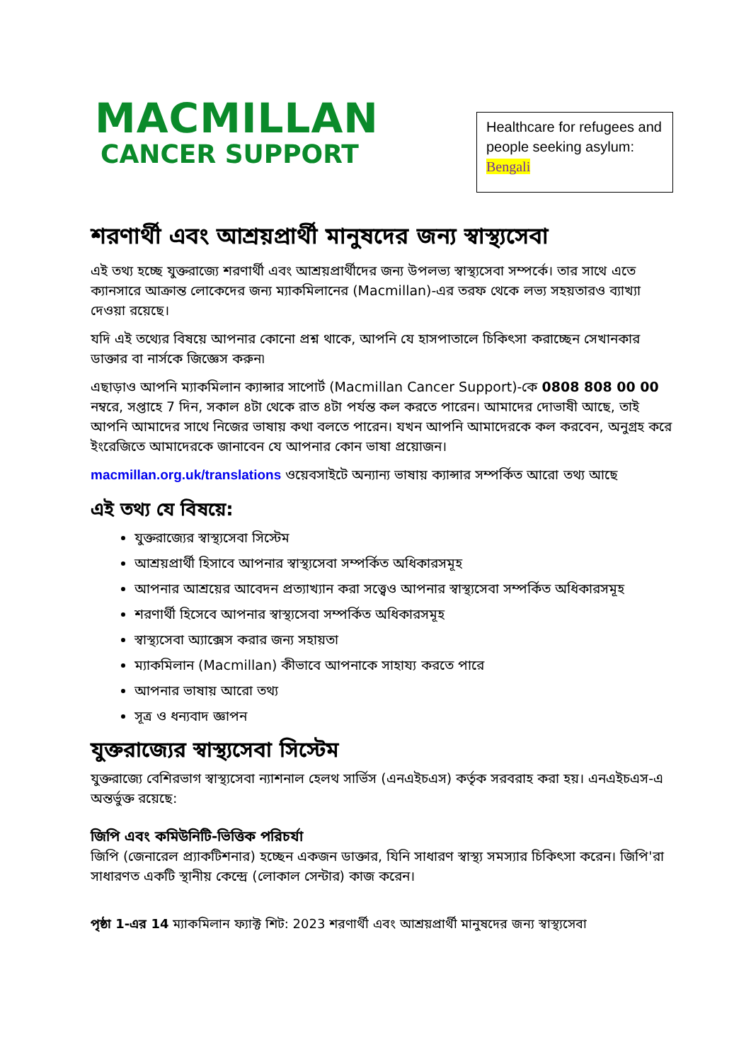MACMILLAN
CANCER SUPPORT
Healthcare for refugees and people seeking asylum: Bengali
শরণার্থী এবং আশ্রয়প্রার্থী মানুষদের জন্য স্বাস্থ্যসেবা
এই তথ্য হচ্ছে যুক্তরাজ্যে শরণার্থী এবং আশ্রয়প্রার্থীদের জন্য উপলভ্য স্বাস্থ্যসেবা সম্পর্কে। তার সাথে এতে ক্যানসারে আক্রান্ত লোকেদের জন্য ম্যাকমিলানের (Macmillan)-এর তরফ থেকে লভ্য সহয়তারও ব্যাখ্যা দেওয়া রয়েছে।
যদি এই তথ্যের বিষয়ে আপনার কোনো প্রশ্ন থাকে, আপনি যে হাসপাতালে চিকিৎসা করাচ্ছেন সেখানকার ডাক্তার বা নার্সকে জিজ্ঞেস করুন৷
এছাড়াও আপনি ম্যাকমিলান ক্যান্সার সাপোর্ট (Macmillan Cancer Support)-কে 0808 808 00 00 নম্বরে, সপ্তাহে 7 দিন, সকাল ৪টা থেকে রাত ৪টা পর্যন্ত কল করতে পারেন। আমাদের দোভাষী আছে, তাই আপনি আমাদের সাথে নিজের ভাষায় কথা বলতে পারেন। যখন আপনি আমাদেরকে কল করবেন, অনুগ্রহ করে ইংরেজিতে আমাদেরকে জানাবেন যে আপনার কোন ভাষা প্রয়োজন।
macmillan.org.uk/translations ওয়েবসাইটে অন্যান্য ভাষায় ক্যান্সার সম্পর্কিত আরো তথ্য আছে
এই তথ্য যে বিষয়ে:
যুক্তরাজ্যের স্বাস্থ্যসেবা সিস্টেম
আশ্রয়প্রার্থী হিসাবে আপনার স্বাস্থ্যসেবা সম্পর্কিত অধিকারসমূহ
আপনার আশ্রয়ের আবেদন প্রত্যাখ্যান করা সত্ত্বেও আপনার স্বাস্থ্যসেবা সম্পর্কিত অধিকারসমূহ
শরণার্থী হিসেবে আপনার স্বাস্থ্যসেবা সম্পর্কিত অধিকারসমূহ
স্বাস্থ্যসেবা অ্যাক্সেস করার জন্য সহায়তা
ম্যাকমিলান (Macmillan) কীভাবে আপনাকে সাহায্য করতে পারে
আপনার ভাষায় আরো তথ্য
সূত্র ও ধন্যবাদ জ্ঞাপন
যুক্তরাজ্যের স্বাস্থ্যসেবা সিস্টেম
যুক্তরাজ্যে বেশিরভাগ স্বাস্থ্যসেবা ন্যাশনাল হেলথ সার্ভিস (এনএইচএস) কর্তৃক সরবরাহ করা হয়। এনএইচএস-এ অন্তর্ভুক্ত রয়েছে:
জিপি এবং কমিউনিটি-ভিত্তিক পরিচর্যা
জিপি (জেনারেল প্র্যাকটিশনার) হচ্ছেন একজন ডাক্তার, যিনি সাধারণ স্বাস্থ্য সমস্যার চিকিৎসা করেন। জিপি'রা সাধারণত একটি স্থানীয় কেন্দ্রে (লোকাল সেন্টার) কাজ করেন।
পৃষ্ঠা 1-এর 14 ম্যাকমিলান ফ্যাক্ট শিট: 2023 শরণার্থী এবং আশ্রয়প্রার্থী মানুষদের জন্য স্বাস্থ্যসেবা